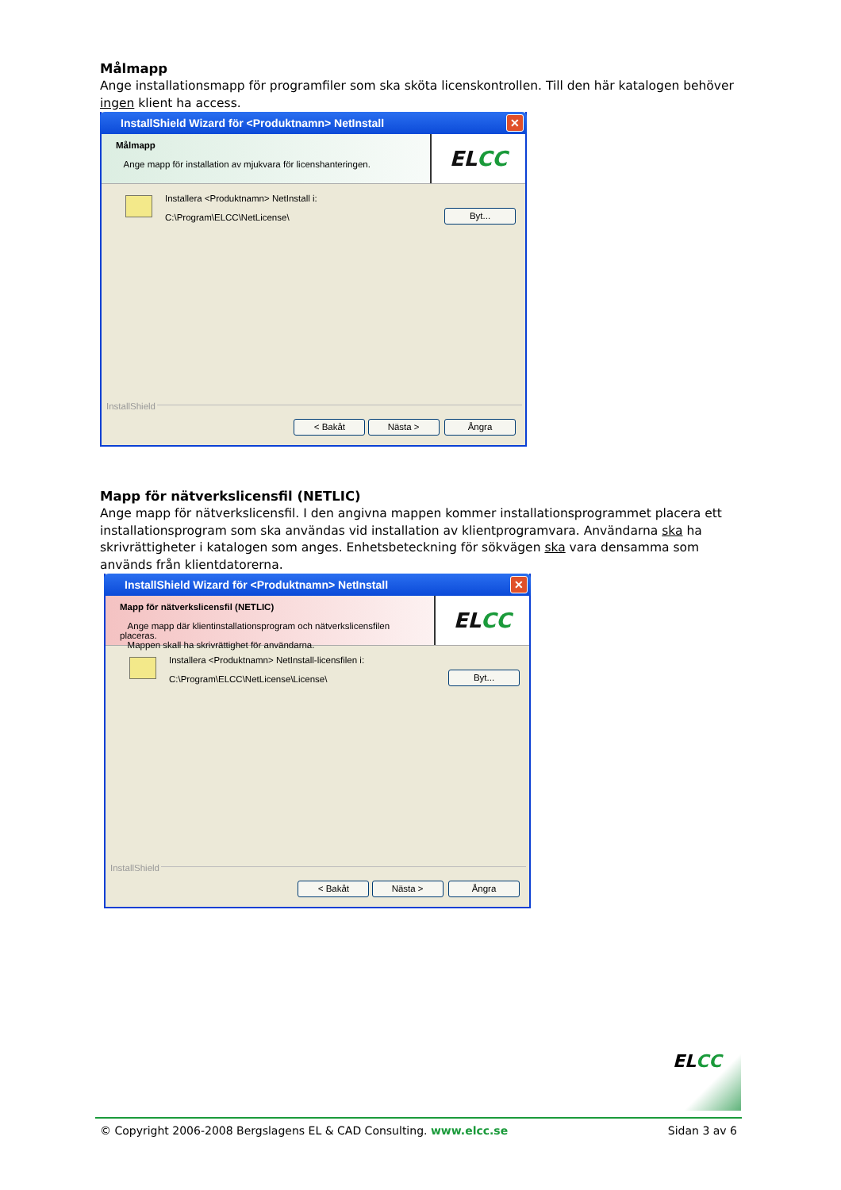Målmapp
Ange installationsmapp för programfiler som ska sköta licenskontrollen. Till den här katalogen behöver ingen klient ha access.
InstallShield Wizard för <Produktnamn> NetInstall
✕
Målmapp
Ange mapp för installation av mjukvara för licenshanteringen.
EL CC
Installera <Produktnamn> NetInstall i:
C:\Program\ELCC\NetLicense\
Byt...
InstallShield
< Bakåt Nästa > Ångra
Mapp för nätverkslicensfil (NETLIC)
Ange mapp för nätverkslicensfil. I den angivna mappen kommer installationsprogrammet placera ett installationsprogram som ska användas vid installation av klientprogramvara. Användarna ska ha skrivrättigheter i katalogen som anges. Enhetsbeteckning för sökvägen ska vara densamma som används från klientdatorerna.
InstallShield Wizard för <Produktnamn> NetInstall
✕
Mapp för nätverkslicensfil (NETLIC)
Ange mapp där klientinstallationsprogram och nätverkslicensfilen placeras.
Mappen skall ha skrivrättighet för användarna.
EL CC
Installera <Produktnamn> NetInstall-licensfilen i:
C:\Program\ELCC\NetLicense\License\
Byt...
InstallShield
< Bakåt Nästa > Ångra
ELCC
© Copyright 2006-2008 Bergslagens EL & CAD Consulting. www.elcc.se Sidan 3 av 6